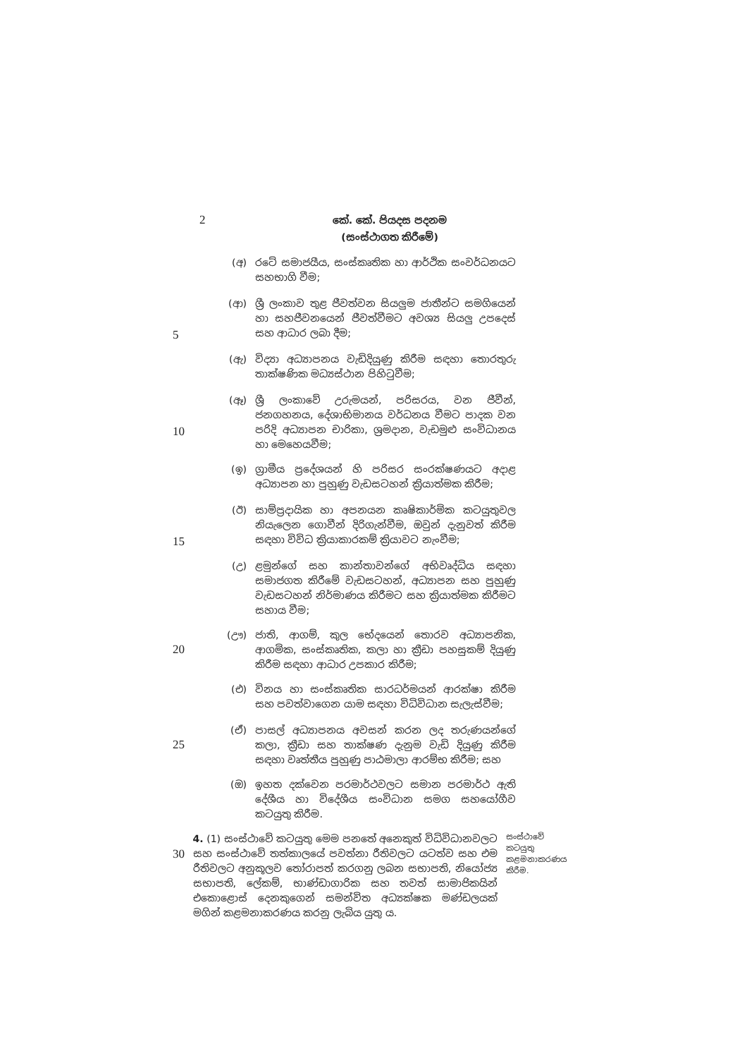2
කේ. කේ. පියදස පදනම
(සංස්ථාගත කිරීමේ)
(අ) රටේ සමාජයීය, සංස්කෘතික හා ආර්ථික සංවර්ධනයට සහභාගි වීම;
5
(ආ) ශ්‍රී ලංකාව තුළ ජීවත්වන සියලුම ජාතීන්ට සමගියෙන් හා සහජීවනයෙන් ජීවත්වීමට අවශ්‍ය සියලු උපදෙස් සහ ආධාර ලබා දීම;
(ඇ) විද්‍යා අධ්‍යාපනය වැඩිදියුණු කිරීම සඳහා තොරතුරු තාක්ෂණික මධ්‍යස්ථාන පිහිටුවීම;
10
(ඈ) ශ්‍රී ලංකාවේ උරුමයන්, පරිසරය, වන ජීවීන්, ජනගහනය, දේශාභිමානය වර්ධනය වීමට පාදක වන පරිදි අධ්‍යාපන චාරිකා, ශ්‍රමදාන, වැඩමුළු සංවිධානය හා මෙහෙයවීම;
(ඉ) ග්‍රාමීය ප්‍රදේශයන් හි පරිසර සංරක්ෂණයට අදාළ අධ්‍යාපන හා පුහුණු වැඩසටහන් ක්‍රියාත්මක කිරීම;
15
(ඊ) සාම්ප්‍රදායික හා අපනයන කෘෂිකාර්මික කටයුතුවල නියැලෙන ගොවීන් දිරිගැන්වීම, ඔවුන් දැනුවත් කිරීම සඳහා විවිධ ක්‍රියාකාරකම් ක්‍රියාවට නැංවීම;
(උ) ළමුන්ගේ සහ කාන්තාවන්ගේ අභිවෘද්ධිය සඳහා සමාජගත කිරීමේ වැඩසටහන්, අධ්‍යාපන සහ පුහුණු වැඩසටහන් නිර්මාණය කිරීමට සහ ක්‍රියාත්මක කිරීමට සහාය වීම;
20
(ඌ) ජාති, ආගම්, කුල භේදයෙන් තොරව අධ්‍යාපනික, ආගමික, සංස්කෘතික, කලා හා ක්‍රීඩා පහසුකම් දියුණු කිරීම සඳහා ආධාර උපකාර කිරීම;
(එ) විනය හා සංස්කෘතික සාරධර්මයන් ආරක්ෂා කිරීම සහ පවත්වාගෙන යාම සඳහා විධිවිධාන සැලැස්වීම;
25
(ඒ) පාසල් අධ්‍යාපනය අවසන් කරන ලද තරුණයන්ගේ කලා, ක්‍රීඩා සහ තාක්ෂණ දැනුම වැඩි දියුණු කිරීම සඳහා වෘත්තීය පුහුණු පාඨමාලා ආරම්භ කිරීම; සහ
(ඔ) ඉහත දක්වෙන පරමාර්ථවලට සමාන පරමාර්ථ ඇති දේශීය හා විදේශීය සංවිධාන සමග සහයෝගීව කටයුතු කිරීම.
30
4. (1) සංස්ථාවේ කටයුතු මෙම පනතේ අනෙකුත් විධිවිධානවලට සහ සංස්ථාවේ තත්කාලයේ පවත්නා රීතිවලට යටත්ව සහ එම රීතිවලට අනුකූලව තෝරාපත් කරගනු ලබන සභාපති, නියෝජ්‍ය සභාපති, ලේකම්, භාණ්ඩාගාරික සහ තවත් සාමාජිකයින් එකොළොස් දෙනකුගෙන් සමන්විත අධ්‍යක්ෂක මණ්ඩලයක් මගින් කළමනාකරණය කරනු ලැබිය යුතු ය.
සංස්ථාවේ කටයුතු කළමනාකරණය කිරීම.